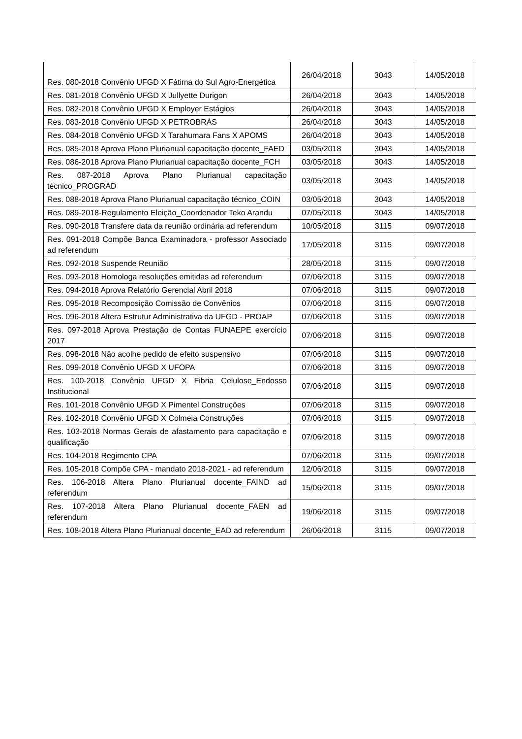| Res. 080-2018 Convênio UFGD X Fátima do Sul Agro-Energética | 26/04/2018 | 3043 | 14/05/2018 |
| Res. 081-2018 Convênio UFGD X Jullyette Durigon | 26/04/2018 | 3043 | 14/05/2018 |
| Res. 082-2018 Convênio UFGD X Employer Estágios | 26/04/2018 | 3043 | 14/05/2018 |
| Res. 083-2018 Convênio UFGD X PETROBRÁS | 26/04/2018 | 3043 | 14/05/2018 |
| Res. 084-2018 Convênio UFGD X Tarahumara Fans X APOMS | 26/04/2018 | 3043 | 14/05/2018 |
| Res. 085-2018 Aprova Plano Plurianual capacitação docente_FAED | 03/05/2018 | 3043 | 14/05/2018 |
| Res. 086-2018 Aprova Plano Plurianual capacitação docente_FCH | 03/05/2018 | 3043 | 14/05/2018 |
| Res. 087-2018 Aprova Plano Plurianual capacitação técnico_PROGRAD | 03/05/2018 | 3043 | 14/05/2018 |
| Res. 088-2018 Aprova Plano Plurianual capacitação técnico_COIN | 03/05/2018 | 3043 | 14/05/2018 |
| Res. 089-2018-Regulamento Eleição_Coordenador Teko Arandu | 07/05/2018 | 3043 | 14/05/2018 |
| Res. 090-2018 Transfere data da reunião ordinária ad referendum | 10/05/2018 | 3115 | 09/07/2018 |
| Res. 091-2018 Compõe Banca Examinadora - professor Associado ad referendum | 17/05/2018 | 3115 | 09/07/2018 |
| Res. 092-2018 Suspende Reunião | 28/05/2018 | 3115 | 09/07/2018 |
| Res. 093-2018 Homologa resoluções emitidas ad referendum | 07/06/2018 | 3115 | 09/07/2018 |
| Res. 094-2018 Aprova Relatório Gerencial Abril 2018 | 07/06/2018 | 3115 | 09/07/2018 |
| Res. 095-2018 Recomposição Comissão de Convênios | 07/06/2018 | 3115 | 09/07/2018 |
| Res. 096-2018 Altera Estrutur Administrativa da UFGD - PROAP | 07/06/2018 | 3115 | 09/07/2018 |
| Res. 097-2018 Aprova Prestação de Contas FUNAEPE exercício 2017 | 07/06/2018 | 3115 | 09/07/2018 |
| Res. 098-2018 Não acolhe pedido de efeito suspensivo | 07/06/2018 | 3115 | 09/07/2018 |
| Res. 099-2018 Convênio UFGD X UFOPA | 07/06/2018 | 3115 | 09/07/2018 |
| Res. 100-2018 Convênio UFGD X Fibria Celulose_Endosso Institucional | 07/06/2018 | 3115 | 09/07/2018 |
| Res. 101-2018 Convênio UFGD X Pimentel Construções | 07/06/2018 | 3115 | 09/07/2018 |
| Res. 102-2018 Convênio UFGD X Colmeia Construções | 07/06/2018 | 3115 | 09/07/2018 |
| Res. 103-2018 Normas Gerais de afastamento para capacitação e qualificação | 07/06/2018 | 3115 | 09/07/2018 |
| Res. 104-2018 Regimento CPA | 07/06/2018 | 3115 | 09/07/2018 |
| Res. 105-2018 Compõe CPA - mandato 2018-2021 - ad referendum | 12/06/2018 | 3115 | 09/07/2018 |
| Res. 106-2018 Altera Plano Plurianual docente_FAIND ad referendum | 15/06/2018 | 3115 | 09/07/2018 |
| Res. 107-2018 Altera Plano Plurianual docente_FAEN ad referendum | 19/06/2018 | 3115 | 09/07/2018 |
| Res. 108-2018 Altera Plano Plurianual docente_EAD ad referendum | 26/06/2018 | 3115 | 09/07/2018 |